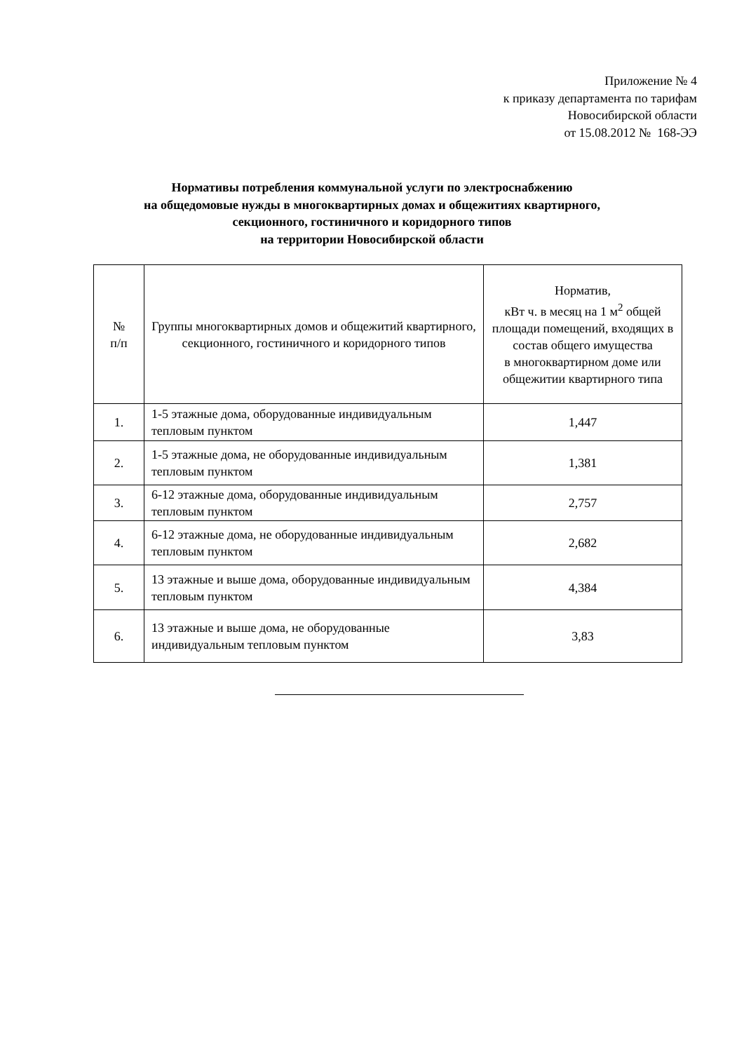Приложение № 4
к приказу департамента по тарифам
Новосибирской области
от 15.08.2012 № 168-ЭЭ
Нормативы потребления коммунальной услуги по электроснабжению
на общедомовые нужды в многоквартирных домах и общежитиях квартирного,
секционного, гостиничного и коридорного типов
на территории Новосибирской области
| № п/п | Группы многоквартирных домов и общежитий квартирного, секционного, гостиничного и коридорного типов | Норматив, кВт ч. в месяц на 1 м<sup>2</sup> общей площади помещений, входящих в состав общего имущества в многоквартирном доме или общежитии квартирного типа |
| --- | --- | --- |
| 1. | 1-5 этажные дома, оборудованные индивидуальным тепловым пунктом | 1,447 |
| 2. | 1-5 этажные дома, не оборудованные индивидуальным тепловым пунктом | 1,381 |
| 3. | 6-12 этажные дома, оборудованные индивидуальным тепловым пунктом | 2,757 |
| 4. | 6-12 этажные дома, не оборудованные индивидуальным тепловым пунктом | 2,682 |
| 5. | 13 этажные и выше дома, оборудованные индивидуальным тепловым пунктом | 4,384 |
| 6. | 13 этажные и выше дома, не оборудованные индивидуальным тепловым пунктом | 3,83 |